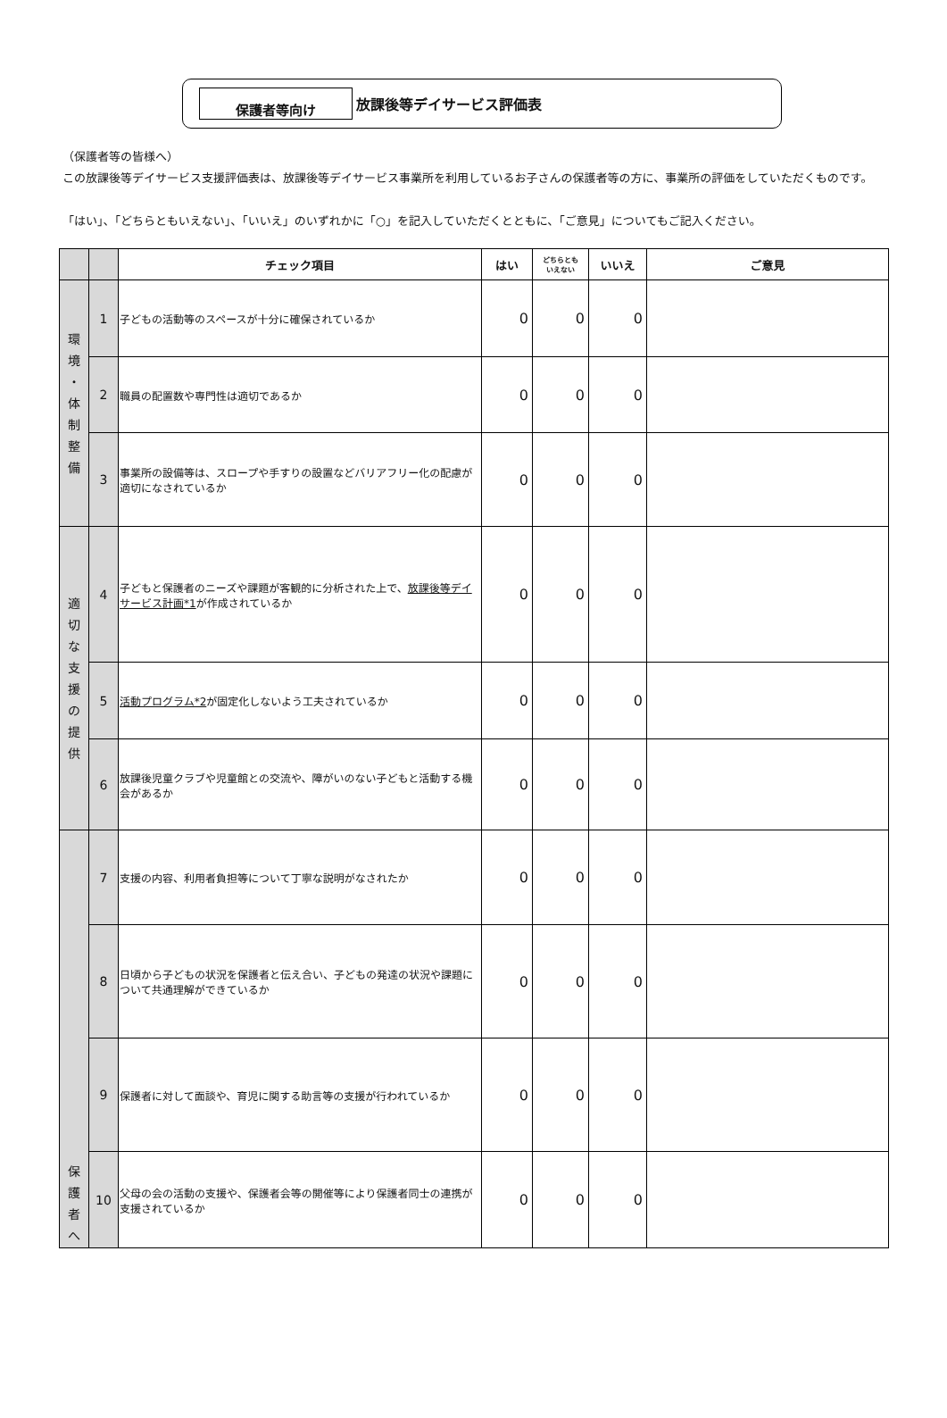保護者等向け
放課後等デイサービス評価表
（保護者等の皆様へ）
この放課後等デイサービス支援評価表は、放課後等デイサービス事業所を利用しているお子さんの保護者等の方に、事業所の評価をしていただくものです。
「はい」、「どちらともいえない」、「いいえ」のいずれかに「○」を記入していただくとともに、「ご意見」についてもご記入ください。
| | | チェック項目 | はい | どちらとも いえない | いいえ | ご意見 |
| --- | --- | --- | --- | --- | --- | --- |
| 環 境 ・ 体 制 整 備 | 1 | 子どもの活動等のスペースが十分に確保されているか | 0 | 0 | 0 | |
| | 2 | 職員の配置数や専門性は適切であるか | 0 | 0 | 0 | |
| | 3 | 事業所の設備等は、スロープや手すりの設置などバリアフリー化の配慮が適切になされているか | 0 | 0 | 0 | |
| 適 切 な 支 援 の 提 供 | 4 | 子どもと保護者のニーズや課題が客観的に分析された上で、 放課後等デイサービス計画*1 が作成されているか | 0 | 0 | 0 | |
| | 5 | 活動プログラム*2 が固定化しないよう工夫されているか | 0 | 0 | 0 | |
| | 6 | 放課後児童クラブや児童館との交流や、障がいのない子どもと活動する機会があるか | 0 | 0 | 0 | |
| 保 護 者 へ | 7 | 支援の内容、利用者負担等について丁寧な説明がなされたか | 0 | 0 | 0 | |
| | 8 | 日頃から子どもの状況を保護者と伝え合い、子どもの発達の状況や課題について共通理解ができているか | 0 | 0 | 0 | |
| | 9 | 保護者に対して面談や、育児に関する助言等の支援が行われているか | 0 | 0 | 0 | |
| | 10 | 父母の会の活動の支援や、保護者会等の開催等により保護者同士の連携が支援されているか | 0 | 0 | 0 | |